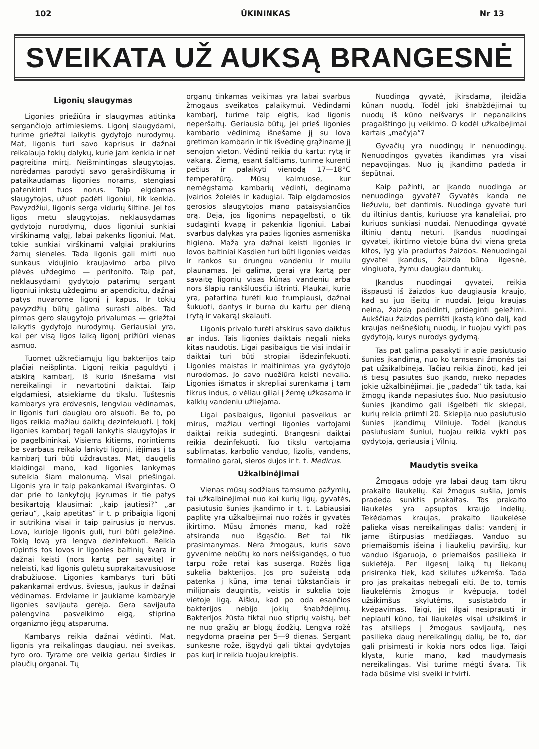102 ŪKININKAS Nr 13
SVEIKATA UŽ AUKSĄ BRANGESNĖ
Ligonių slaugymas
Ligonies priežiūra ir slaugymas atitinka sergančiojo artimiesiems. Ligonį slaugydami, turime griežtai laikytis gydytojo nurodymų. Mat, ligonis turi savo kaprisus ir dažnai reikalauja tokių dalykų, kurie jam kenkia ir net pagreitina mirtį. Neišmintingas slaugytojas, norėdamas parodyti savo geraširdiškumą ir pataikaudamas ligonies norams, stengiasi patenkinti tuos norus. Taip elgdamas slaugytojas, užuot padėti ligoniui, tik kenkia. Pavyzdžiui, ligonis serga vidurių šiltine. Jei tos ligos metu slaugytojas, neklausydamas gydytojo nurodymų, duos ligoniui sunkiai virškinamą valgį, labai pakenks ligoniui. Mat, tokie sunkiai virškinami valgiai prakiurins žarnų sieneles. Tada ligonis gali mirti nuo sunkaus vidujinio kraujavimo arba pilvo plėvės uždegimo — peritonito. Taip pat, neklausydami gydytojo patarimų sergant ligoniui inkstų uždegimu ar apendicitu, dažnai patys nuvarome ligonį į kapus. Ir tokių pavyzdžių būtų galima surasti aibės. Tad pirmas gero slaugytojo privalumas — griežtai laikytis gydytojo nurodymų. Geriausiai yra, kai per visą ligos laiką ligonį prižiūri vienas asmuo.
Tuomet užkrečiamųjų ligų bakterijos taip plačiai neišplinta. Ligonį reikia paguldyti į atskirą kambarį, iš kurio išnešama visi nereikalingi ir nevartotini daiktai. Taip elgdamiesi, atsiekiame du tikslu. Tuštesnis kambarys yra erdvesnis, lengviau vėdinamas, ir ligonis turi daugiau oro alsuoti. Be to, po ligos reikia mažiau daiktų dezinfekuoti. Į tokį ligonies kambarį tegali lankytis slaugytojas ir jo pagelbininkai. Visiems kitiems, norintiems be svarbaus reikalo lankyti ligonį, įėjimas į tą kambarį turi būti uždraustas. Mat, daugelis klaidingai mano, kad ligonies lankymas suteikia šiam malonumą. Visai priešingai. Ligonis yra ir taip pakankamai išvargintas. O dar prie to lankytojų įkyrumas ir tie patys besikartoją klausimai: „kaip jautiesi?“ „ar geriau“, „kaip apetitas“ ir t. p pribaigia ligonį ir sutrikina visai ir taip pairusius jo nervus. Lova, kurioje ligonis guli, turi būti geležinė. Tokią lovą yra lengva dezinfekuoti. Reikia rūpintis tos lovos ir ligonies baltinių švara ir dažnai keisti (nors kartą per savaitę) ir neleisti, kad ligonis gulėtų suprakaitavusiuose drabužiuose. Ligonies kambarys turi būti pakankamai erdvus, šviesus, jaukus ir dažnai vėdinamas. Erdviame ir jaukiame kambaryje ligonies savijauta gerėja. Gera savijauta palengvina pasveikimo eigą, stiprina organizmo jėgų atsparumą.
Kambarys reikia dažnai vėdinti. Mat, ligonis yra reikalingas daugiau, nei sveikas, tyro oro. Tyrame ore veikia geriau širdies ir plaučių organai. Tų
organų tinkamas veikimas yra labai svarbus žmogaus sveikatos palaikymui. Vėdindami kambarį, turime taip elgtis, kad ligonis neperšaltų. Geriausia būtų, jei prieš ligonies kambario vėdinimą išnešame jį su lova gretiman kambarin ir tik išvėdinę grąžiname jį senojon vieton. Vėdinti reikia du kartu: rytą ir vakarą. Žiemą, esant šalčiams, turime kurenti pečius ir palaikyti vienodą 17—18°C temperatūrą. Mūsų kaimuose, kur nemėgstama kambarių vėdinti, deginama įvairios žolelės ir kadugiai. Taip elgdamosios gerosios slaugytojos mano pataisysiančios orą. Deja, jos ligonims nepagelbsti, o tik sudaginti kvapą ir pakenkia ligoniui. Labai svarbus dalykas yra paties ligonies asmeniška higiena. Maža yra dažnai keisti ligonies ir lovos baltiniai Kasdien turi būti ligonies veidas ir rankos su drungnu vandeniu ir muilu plaunamas. Jei galima, gerai yra kartą per savaitę ligonių visas kūnas vandeniu arba nors šlapiu rankšluosčiu ištrinti. Plaukai, kurie yra, patartina turėti kuo trumpiausi, dažnai šukuoti, dantys ir burna du kartu per dieną (rytą ir vakarą) skalauti.
Ligonis privalo turėti atskirus savo daiktus ar indus. Tais ligonies daiktais negali nieks kitas naudotis. Ligai pasibaigus tie visi indai ir daiktai turi būti stropiai išdezinfekuoti. Ligonies maistas ir maitinimas yra gydytojo nuro­domas. Jo savo nuožiūra keisti nevalia. Ligonies išmatos ir skrepliai surenkama į tam tikrus indus, o vėliau giliai į žemę užkasama ir kalkių vandeniu užliejama.
Ligai pasibaigus, ligoniui pasveikus ar mirus, mažiau vertingi ligonies vartojami daiktai reikia sudeginti. Brangesni daiktai reikia dezinfekuoti. Tuo tikslu vartojama sublimatas, karbolio vanduo, lizolis, vandens, formalino garai, sieros dujos ir t. t. Medicus.
Užkalbinėjimai
Vienas mūsų sodžiaus tamsumo pažymių, tai užkalbinėjimai nuo kai kurių ligų, gyvatės, pasiutusio šunies įkandimo ir t. t. Labiausiai paplitę yra užkalbėjimai nuo rožės ir gyvatės įkirtimo. Mūsų žmonės mano, kad rožė atsiranda nuo išgąsčio. Bet tai tik prasimanymas. Nėra žmogaus, kuris savo gyvenime nebūtų ko nors neišsigandęs, o tuo tarpu rože retai kas suserga. Rožės ligą sukelia bakterijos. Jos pro sužeistą odą patenka į kūną, ima tenai tūkstančiais ir milijonais daugintis, veistis ir sukelia toje vietoje ligą. Aišku, kad po oda esančios bakterijos nebijo jokių šnabždėjimų. Bakterijos žūsta tiktai nuo stiprių vaistų, bet ne nuo gražių ar blogų žodžių. Lengva rožė negydoma praeina per 5—9 dienas. Sergant sunkesne rože, išgydyti gali tiktai gydytojas pas kurį ir reikia tuojau kreiptis.
Nuodinga gyvatė, įkirsdama, įleidžia kūnan nuodų. Todėl joki šnabždėjimai tų nuodų iš kūno neišvarys ir nepanaikins pragaištingo jų veikimo. O kodėl užkalbėjimai kartais „mačyja“?
Gyvačių yra nuodingų ir nenuodingų. Nenuodingos gyvatės įkandimas yra visai nepavojingas. Nuo jų įkandimo padeda ir šepūtnai.
Kaip pažinti, ar įkando nuodinga ar nenuodinga gyvatė? Gyvatės kanda ne liežuviu, bet dantimis. Nuodinga gyvatė turi du iltinius dantis, kuriuose yra kanalėliai, pro kuriuos sunkiasi nuodai. Nenuodinga gyvatė iltinių dantų neturi. Įkandus nuodingai gyvatei, įkirtimo vietoje būna dvi viena greta kitos, lyg yla pradurtos žaizdos. Nenuodingai gyvatei įkandus, žaizda būna ilgesnė, vingiuota, žymu daugiau dantukų.
Įkandus nuodingai gyvatei, reikia išspausti iš žaizdos kuo daugiausia kraujo, kad su juo išeitų ir nuodai. Jeigu kraujas neina, žaizdą padidinti, prideginti geležimi. Aukščiau žaizdos perrišti įkastą kūno dalį, kad kraujas neišnešiotų nuodų, ir tuojau vykti pas gydytoją, kurys nurodys gydymą.
Tas pat galima pasakyti ir apie pasiutusio šunies įkandimą, nuo ko tamsesni žmonės tai pat užsikalbinėja. Tačiau reikia žinoti, kad jei iš tiesų pasiutęs šuo įkando, nieko nepadės jokie užkalbinėjimai. Jie „padeda“ tik tada, kai žmogų įkanda nepasiutęs šuo. Nuo pasiutusio šunies įkandimo gali išgelbėti tik skiepai, kurių reikia priimti 20. Skiepija nuo pasiutusio šunies įkandimų Vilniuje. Todėl įkandus pasiutusiam šuniui, tuojau reikia vykti pas gydytoją, geriausia į Vilnių.
Maudytis sveika
Žmogaus odoje yra labai daug tam tikrų prakaito liaukelių. Kai žmogus sušila, jomis pradeda sunktis prakaitas. Tos prakaito liaukelės yra apsuptos kraujo indelių. Tekėdamas kraujas, prakaito liaukelėse palieka visas nereikalingas dalis: vandenį ir jame ištirpusias medžiagas. Vanduo su priemaišomis išeina į liaukelių paviršių, kur vanduo išgaruoja, o priemaišos pasilieka ir sukietėja. Per ilgesnį laiką tų liekanų prisirenka tiek, kad skilutes užkemša. Tada pro jas prakaitas nebegali eiti. Be to, tomis liaukelėmis žmogus ir kvėpuoja, todėl užsikimšus skylutėms, susistabdo ir kvėpavimas. Taigi, jei ilgai nesiprausti ir neplauti kūno, tai liaukelės visai užsikimš ir tas atsilieps į žmogaus savijautą, nes pasilieka daug nereikalingų dalių, be to, dar gali prisimesti ir kokia nors odos liga. Taigi klysta, kurie mano, kad maudymasis nereikalingas. Visi turime mėgti švarą. Tik tada būsime visi sveiki ir tvirti.